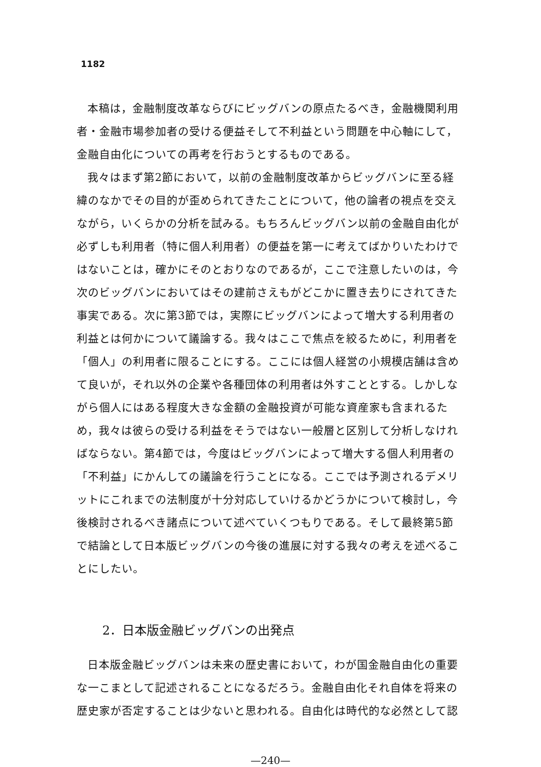1182
本稿は，金融制度改革ならびにビッグバンの原点たるべき，金融機関利用者・金融市場参加者の受ける便益そして不利益という問題を中心軸にして，金融自由化についての再考を行おうとするものである。
我々はまず第2節において，以前の金融制度改革からビッグバンに至る経緯のなかでその目的が歪められてきたことについて，他の論者の視点を交えながら，いくらかの分析を試みる。もちろんビッグバン以前の金融自由化が必ずしも利用者（特に個人利用者）の便益を第一に考えてばかりいたわけではないことは，確かにそのとおりなのであるが，ここで注意したいのは，今次のビッグバンにおいてはその建前さえもがどこかに置き去りにされてきた事実である。次に第3節では，実際にビッグバンによって増大する利用者の利益とは何かについて議論する。我々はここで焦点を絞るために，利用者を「個人」の利用者に限ることにする。ここには個人経営の小規模店舗は含めて良いが，それ以外の企業や各種団体の利用者は外すこととする。しかしながら個人にはある程度大きな金額の金融投資が可能な資産家も含まれるため，我々は彼らの受ける利益をそうではない一般層と区別して分析しなければならない。第4節では，今度はビッグバンによって増大する個人利用者の「不利益」にかんしての議論を行うことになる。ここでは予測されるデメリットにこれまでの法制度が十分対応していけるかどうかについて検討し，今後検討されるべき諸点について述べていくつもりである。そして最終第5節で結論として日本版ビッグバンの今後の進展に対する我々の考えを述べることにしたい。
2．日本版金融ビッグバンの出発点
日本版金融ビッグバンは未来の歴史書において，わが国金融自由化の重要な一こまとして記述されることになるだろう。金融自由化それ自体を将来の歴史家が否定することは少ないと思われる。自由化は時代的な必然として認
—240—